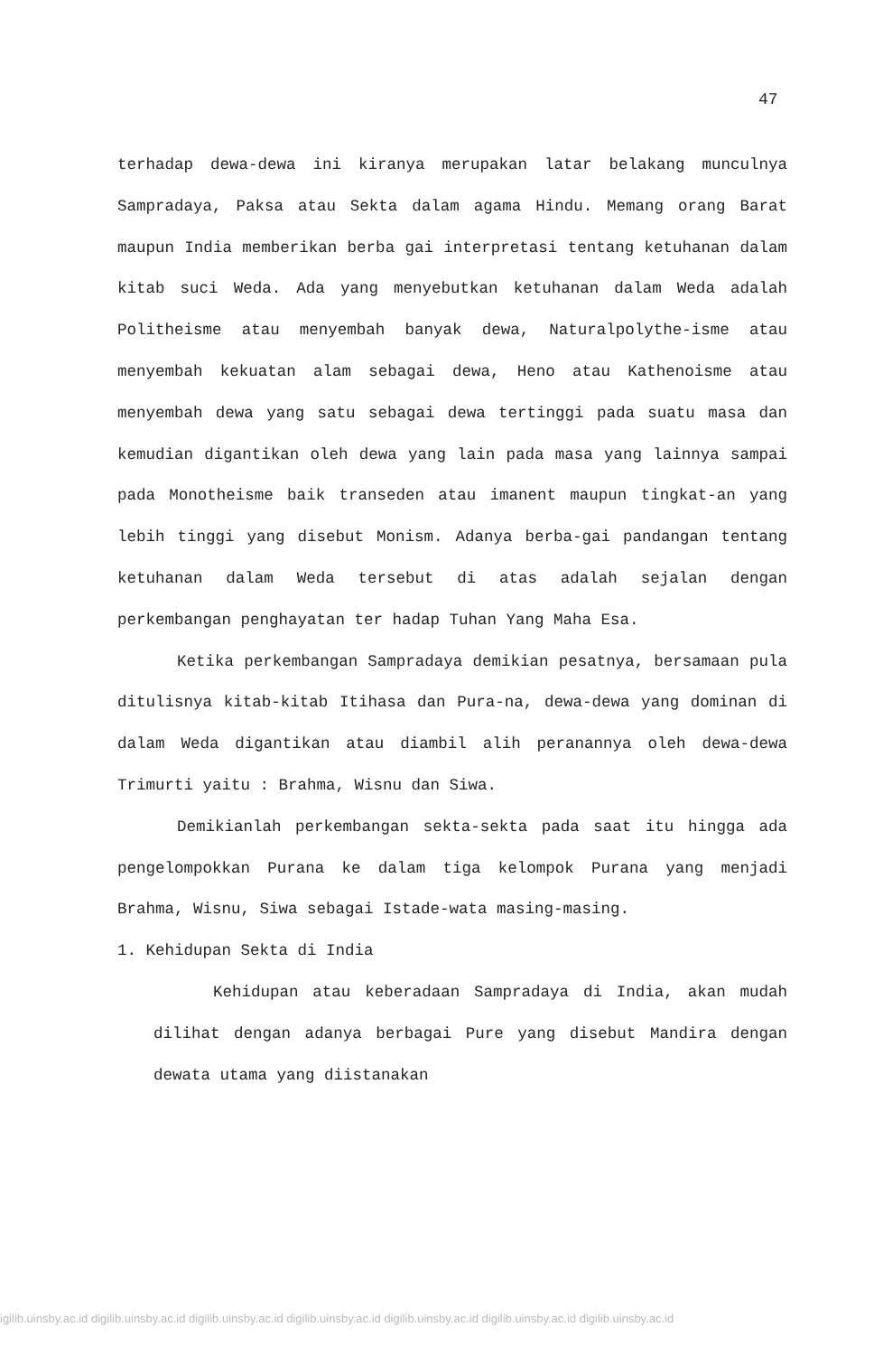47
terhadap dewa-dewa ini kiranya merupakan latar belakang munculnya Sampradaya, Paksa atau Sekta dalam agama Hindu. Memang orang Barat maupun India memberikan berba gai interpretasi tentang ketuhanan dalam kitab suci Weda. Ada yang menyebutkan ketuhanan dalam Weda adalah Politheisme atau menyembah banyak dewa, Naturalpolythe-isme atau menyembah kekuatan alam sebagai dewa, Heno atau Kathenoisme atau menyembah dewa yang satu sebagai dewa tertinggi pada suatu masa dan kemudian digantikan oleh dewa yang lain pada masa yang lainnya sampai pada Monotheisme baik transeden atau imanent maupun tingkat-an yang lebih tinggi yang disebut Monism. Adanya berba-gai pandangan tentang ketuhanan dalam Weda tersebut di atas adalah sejalan dengan perkembangan penghayatan ter hadap Tuhan Yang Maha Esa.
Ketika perkembangan Sampradaya demikian pesatnya, bersamaan pula ditulisnya kitab-kitab Itihasa dan Pura-na, dewa-dewa yang dominan di dalam Weda digantikan atau diambil alih peranannya oleh dewa-dewa Trimurti yaitu : Brahma, Wisnu dan Siwa.
Demikianlah perkembangan sekta-sekta pada saat itu hingga ada pengelompokkan Purana ke dalam tiga kelompok Purana yang menjadi Brahma, Wisnu, Siwa sebagai Istade-wata masing-masing.
1. Kehidupan Sekta di India
Kehidupan atau keberadaan Sampradaya di India, akan mudah dilihat dengan adanya berbagai Pure yang disebut Mandira dengan dewata utama yang diistanakan
igilib.uinsby.ac.id digilib.uinsby.ac.id digilib.uinsby.ac.id digilib.uinsby.ac.id digilib.uinsby.ac.id digilib.uinsby.ac.id digilib.uinsby.ac.id